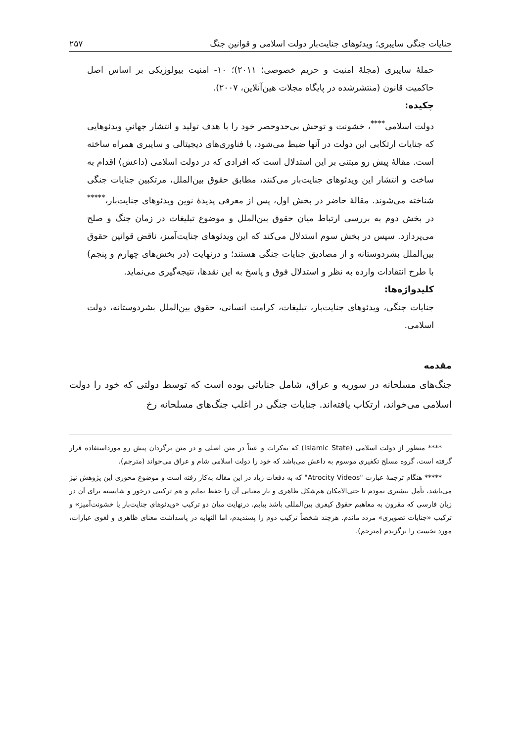جنایات جنگی سایبری؛ ویدئوهای جنایت‌بار دولت اسلامی و قوانین جنگ ۲۵۷
حملهٔ سایبری (مجلهٔ امنیت و حریم خصوصی؛ ۲۰۱۱)؛ ۱۰- امنیت بیولوژیکی بر اساس اصل حاکمیت قانون (منتشرشده در پایگاه مجلات هین‌آنلاین، ۲۰۰۷).
چکیده:
دولت اسلامی<sup>****</sup>، خشونت و توحش بی‌حدوحصر خود را با هدف تولید و انتشار جهانیِ ویدئوهایی که جنایات ارتکابی این دولت در آنها ضبط می‌شود، با فناوری‌های دیجیتالی و سایبری همراه ساخته است. مقالهٔ پیش رو مبتنی بر این استدلال است که افرادی که در دولت اسلامی (داعش) اقدام به ساخت و انتشار این ویدئوهای جنایت‌بار می‌کنند، مطابق حقوق بین‌الملل، مرتکبین جنایات جنگی شناخته می‌شوند. مقالهٔ حاضر در بخش اول، پس از معرفی پدیدهٔ نوین ویدئوهای جنایت‌بار،<sup>*****</sup> در بخش دوم به بررسی ارتباط میان حقوق بین‌الملل و موضوع تبلیغات در زمان جنگ و صلح می‌پردازد. سپس در بخش سوم استدلال می‌کند که این ویدئوهای جنایت‌آمیز، ناقض قوانین حقوق بین‌الملل بشردوستانه و از مصادیق جنایات جنگی هستند؛ و درنهایت (در بخش‌های چهارم و پنجم) با طرح انتقادات وارده به نظر و استدلال فوق و پاسخ به این نقدها، نتیجه‌گیری می‌نماید.
کلیدواژه‌ها:
جنایات جنگی، ویدئوهای جنایت‌بار، تبلیغات، کرامت انسانی، حقوق بین‌الملل بشردوستانه، دولت اسلامی.
مقدمه
جنگ‌های مسلحانه در سوریه و عراق، شامل جنایاتی بوده است که توسط دولتی که خود را دولت اسلامی می‌خواند، ارتکاب یافته‌اند. جنایات جنگی در اغلب جنگ‌های مسلحانه رخ
**** منظور از دولت اسلامی (Islamic State) که به‌کرات و عیناً در متن اصلی و در متن برگردان پیش رو مورداستفاده قرار گرفته است، گروه مسلح تکفیری موسوم به داعش می‌باشد که خود را دولت اسلامی شام و عراق می‌خواند (مترجم).
***** هنگام ترجمهٔ عبارت "Atrocity Videos" که به دفعات زیاد در این مقاله به‌کار رفته است و موضوع محوری این پژوهش نیز می‌باشد، تأمل بیشتری نمودم تا حتی‌الامکان هم‌شکل ظاهری و بار معنایی آن را حفظ نمایم و هم ترکیبی درخور و شایسته برای آن در زبان فارسی که مقرون به مفاهیم حقوق کیفری بین‌المللی باشد بیابم. درنهایت میان دو ترکیب «ویدئوهای جنایت‌بار یا خشونت‌آمیز» و ترکیب «جنایات تصویری» مردد ماندم. هرچند شخصاً ترکیب دوم را پسندیدم، اما النهایه در پاسداشت معنای ظاهری و لغوی عبارات، مورد نخست را برگزیدم (مترجم).